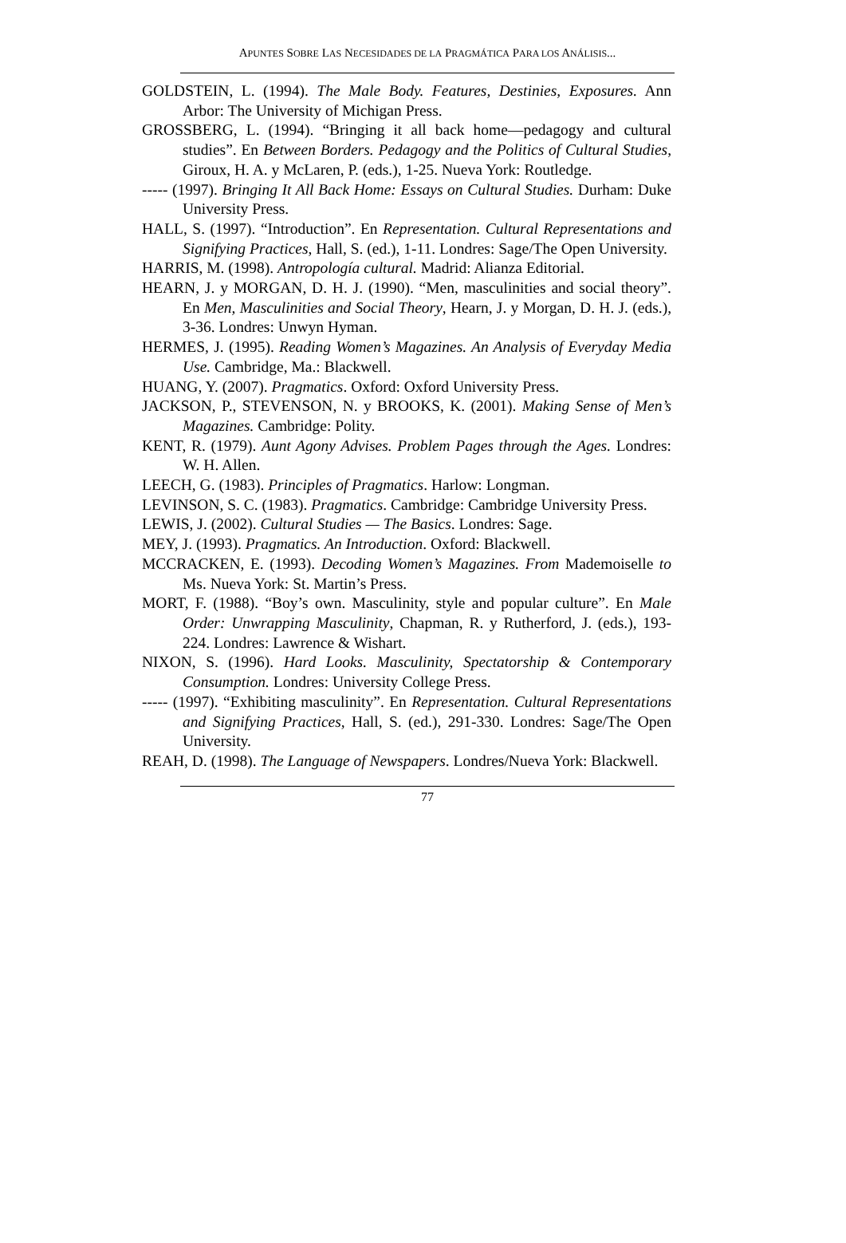APUNTES SOBRE LAS NECESIDADES DE LA PRAGMÁTICA PARA LOS ANÁLISIS...
GOLDSTEIN, L. (1994). The Male Body. Features, Destinies, Exposures. Ann Arbor: The University of Michigan Press.
GROSSBERG, L. (1994). “Bringing it all back home—pedagogy and cultural studies”. En Between Borders. Pedagogy and the Politics of Cultural Studies, Giroux, H. A. y McLaren, P. (eds.), 1-25. Nueva York: Routledge.
----- (1997). Bringing It All Back Home: Essays on Cultural Studies. Durham: Duke University Press.
HALL, S. (1997). “Introduction”. En Representation. Cultural Representations and Signifying Practices, Hall, S. (ed.), 1-11. Londres: Sage/The Open University.
HARRIS, M. (1998). Antropología cultural. Madrid: Alianza Editorial.
HEARN, J. y MORGAN, D. H. J. (1990). “Men, masculinities and social theory”. En Men, Masculinities and Social Theory, Hearn, J. y Morgan, D. H. J. (eds.), 3-36. Londres: Unwyn Hyman.
HERMES, J. (1995). Reading Women’s Magazines. An Analysis of Everyday Media Use. Cambridge, Ma.: Blackwell.
HUANG, Y. (2007). Pragmatics. Oxford: Oxford University Press.
JACKSON, P., STEVENSON, N. y BROOKS, K. (2001). Making Sense of Men’s Magazines. Cambridge: Polity.
KENT, R. (1979). Aunt Agony Advises. Problem Pages through the Ages. Londres: W. H. Allen.
LEECH, G. (1983). Principles of Pragmatics. Harlow: Longman.
LEVINSON, S. C. (1983). Pragmatics. Cambridge: Cambridge University Press.
LEWIS, J. (2002). Cultural Studies — The Basics. Londres: Sage.
MEY, J. (1993). Pragmatics. An Introduction. Oxford: Blackwell.
MCCRACKEN, E. (1993). Decoding Women’s Magazines. From Mademoiselle to Ms. Nueva York: St. Martin’s Press.
MORT, F. (1988). “Boy’s own. Masculinity, style and popular culture”. En Male Order: Unwrapping Masculinity, Chapman, R. y Rutherford, J. (eds.), 193-224. Londres: Lawrence & Wishart.
NIXON, S. (1996). Hard Looks. Masculinity, Spectatorship & Contemporary Consumption. Londres: University College Press.
----- (1997). “Exhibiting masculinity”. En Representation. Cultural Representations and Signifying Practices, Hall, S. (ed.), 291-330. Londres: Sage/The Open University.
REAH, D. (1998). The Language of Newspapers. Londres/Nueva York: Blackwell.
77